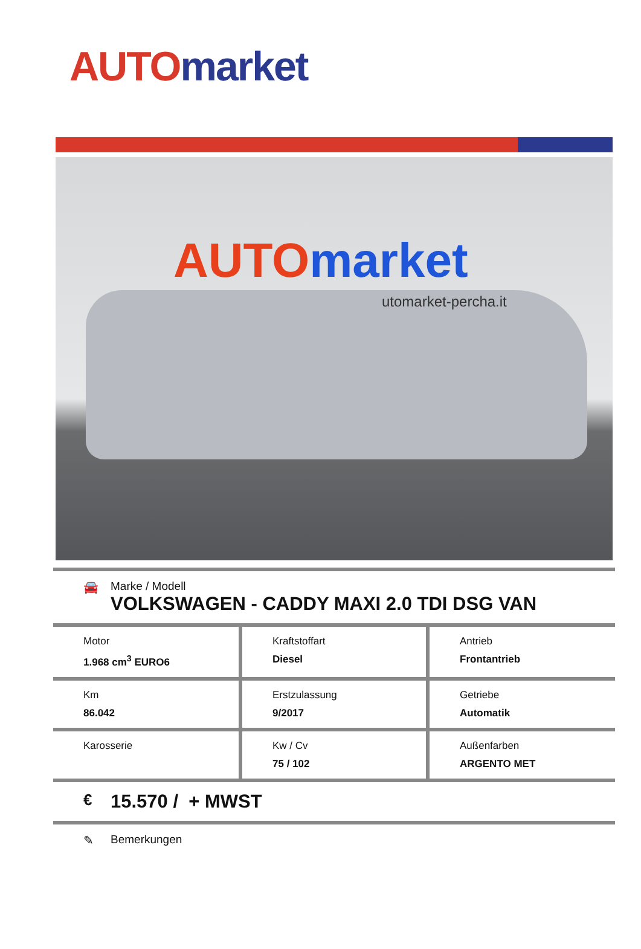AUTO market
AUTO market
utomarket-percha.it
🚘 Marke / Modell
VOLKSWAGEN - CADDY MAXI 2.0 TDI DSG VAN
| Motor 1.968 cm<sup>3</sup> EURO6 | Kraftstoffart Diesel | Antrieb Frontantrieb |
| Km 86.042 | Erstzulassung 9/2017 | Getriebe Automatik |
| Karosserie | Kw / Cv 75 / 102 | Außenfarben ARGENTO MET |
€
15.570 / + MWST
✎ Bemerkungen